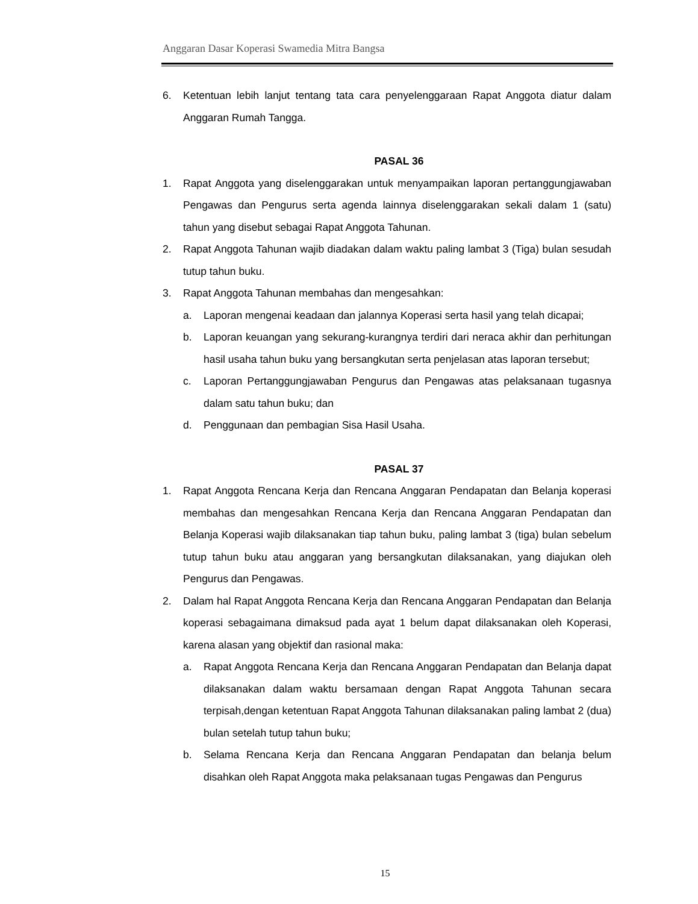Anggaran Dasar Koperasi Swamedia Mitra Bangsa
6. Ketentuan lebih lanjut tentang tata cara penyelenggaraan Rapat Anggota diatur dalam Anggaran Rumah Tangga.
PASAL 36
1. Rapat Anggota yang diselenggarakan untuk menyampaikan laporan pertanggungjawaban Pengawas dan Pengurus serta agenda lainnya diselenggarakan sekali dalam 1 (satu) tahun yang disebut sebagai Rapat Anggota Tahunan.
2. Rapat Anggota Tahunan wajib diadakan dalam waktu paling lambat 3 (Tiga) bulan sesudah tutup tahun buku.
3. Rapat Anggota Tahunan membahas dan mengesahkan:
a. Laporan mengenai keadaan dan jalannya Koperasi serta hasil yang telah dicapai;
b. Laporan keuangan yang sekurang-kurangnya terdiri dari neraca akhir dan perhitungan hasil usaha tahun buku yang bersangkutan serta penjelasan atas laporan tersebut;
c. Laporan Pertanggungjawaban Pengurus dan Pengawas atas pelaksanaan tugasnya dalam satu tahun buku; dan
d. Penggunaan dan pembagian Sisa Hasil Usaha.
PASAL 37
1. Rapat Anggota Rencana Kerja dan Rencana Anggaran Pendapatan dan Belanja koperasi membahas dan mengesahkan Rencana Kerja dan Rencana Anggaran Pendapatan dan Belanja Koperasi wajib dilaksanakan tiap tahun buku, paling lambat 3 (tiga) bulan sebelum tutup tahun buku atau anggaran yang bersangkutan dilaksanakan, yang diajukan oleh Pengurus dan Pengawas.
2. Dalam hal Rapat Anggota Rencana Kerja dan Rencana Anggaran Pendapatan dan Belanja koperasi sebagaimana dimaksud pada ayat 1 belum dapat dilaksanakan oleh Koperasi, karena alasan yang objektif dan rasional maka:
a. Rapat Anggota Rencana Kerja dan Rencana Anggaran Pendapatan dan Belanja dapat dilaksanakan dalam waktu bersamaan dengan Rapat Anggota Tahunan secara terpisah,dengan ketentuan Rapat Anggota Tahunan dilaksanakan paling lambat 2 (dua) bulan setelah tutup tahun buku;
b. Selama Rencana Kerja dan Rencana Anggaran Pendapatan dan belanja belum disahkan oleh Rapat Anggota maka pelaksanaan tugas Pengawas dan Pengurus
15